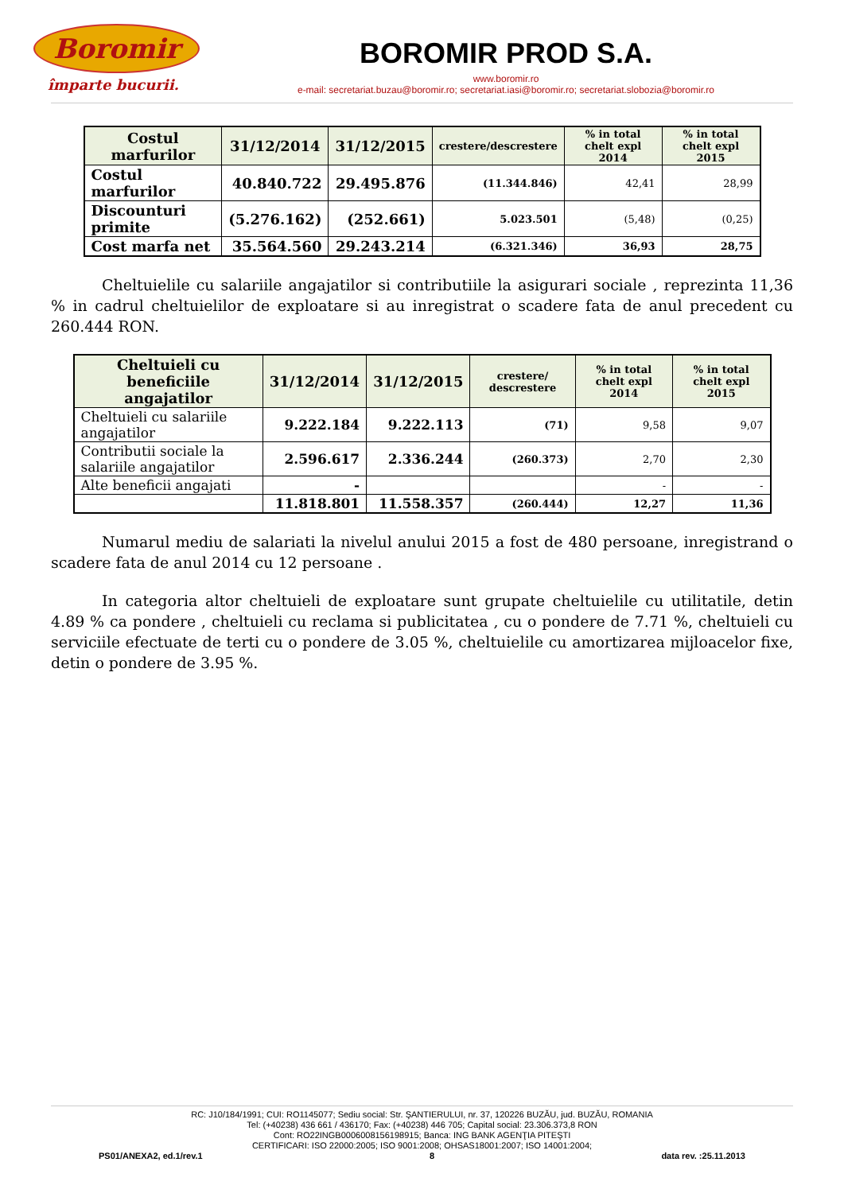Boromir
împarte bucurii.
BOROMIR PROD S.A.
www.boromir.ro
e-mail: secretariat.buzau@boromir.ro; secretariat.iasi@boromir.ro; secretariat.slobozia@boromir.ro
| Costul marfurilor | 31/12/2014 | 31/12/2015 | crestere/descrestere | % in total chelt expl 2014 | % in total chelt expl 2015 |
| --- | --- | --- | --- | --- | --- |
| Costul marfurilor | 40.840.722 | 29.495.876 | (11.344.846) | 42,41 | 28,99 |
| Discounturi primite | (5.276.162) | (252.661) | 5.023.501 | (5,48) | (0,25) |
| Cost marfa net | 35.564.560 | 29.243.214 | (6.321.346) | 36,93 | 28,75 |
Cheltuielile cu salariile angajatilor si contributiile la asigurari sociale , reprezinta 11,36 % in cadrul cheltuielilor de exploatare si au inregistrat o scadere fata de anul precedent cu 260.444 RON.
| Cheltuieli cu beneficiile angajatilor | 31/12/2014 | 31/12/2015 | crestere/ descrestere | % in total chelt expl 2014 | % in total chelt expl 2015 |
| --- | --- | --- | --- | --- | --- |
| Cheltuieli cu salariile angajatilor | 9.222.184 | 9.222.113 | (71) | 9,58 | 9,07 |
| Contributii sociale la salariile angajatilor | 2.596.617 | 2.336.244 | (260.373) | 2,70 | 2,30 |
| Alte beneficii angajati | - | | | - | - |
| | 11.818.801 | 11.558.357 | (260.444) | 12,27 | 11,36 |
Numarul mediu de salariati la nivelul anului 2015 a fost de 480 persoane, inregistrand o scadere fata de anul 2014 cu 12 persoane .
In categoria altor cheltuieli de exploatare sunt grupate cheltuielile cu utilitatile, detin 4.89 % ca pondere , cheltuieli cu reclama si publicitatea , cu o pondere de 7.71 %, cheltuieli cu serviciile efectuate de terti cu o pondere de 3.05 %, cheltuielile cu amortizarea mijloacelor fixe, detin o pondere de 3.95 %.
RC: J10/184/1991; CUI: RO1145077; Sediu social: Str. ŞANTIERULUI, nr. 37, 120226 BUZĂU, jud. BUZĂU, ROMANIA
Tel: (+40238) 436 661 / 436170; Fax: (+40238) 446 705; Capital social: 23.306.373,8 RON
Cont: RO22INGB0006008156198915; Banca: ING BANK AGENŢIA PITEŞTI
CERTIFICARI: ISO 22000:2005; ISO 9001:2008; OHSAS18001:2007; ISO 14001:2004;
PS01/ANEXA2, ed.1/rev.1 8 data rev. :25.11.2013